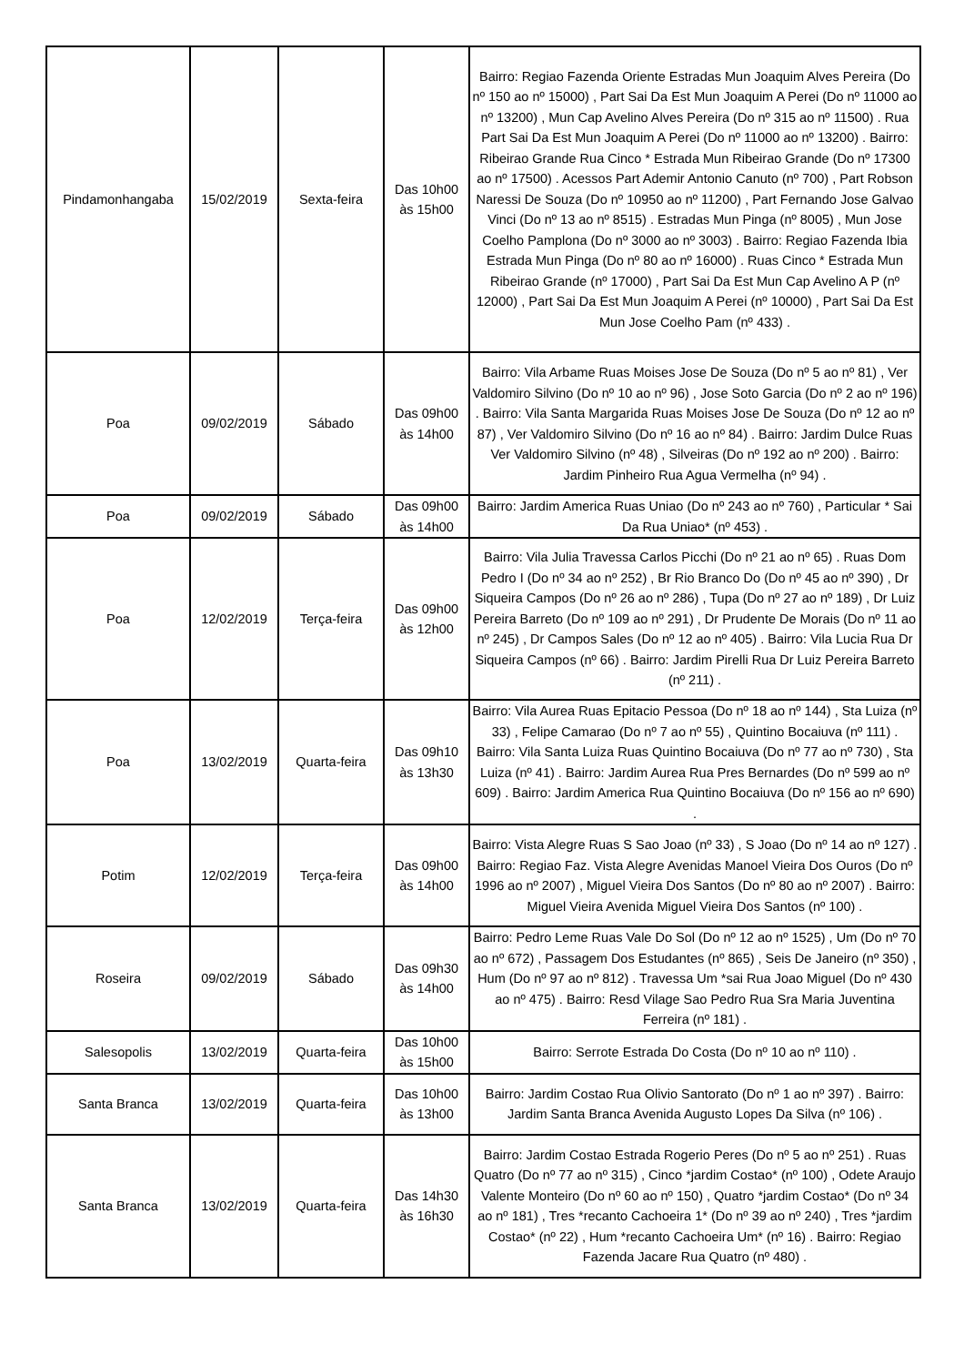| Pindamonhangaba | 15/02/2019 | Sexta-feira | Das 10h00 às 15h00 | Bairro: Regiao Fazenda Oriente Estradas Mun Joaquim Alves Pereira (Do nº 150 ao nº 15000) , Part Sai Da Est Mun Joaquim A Perei (Do nº 11000 ao nº 13200) , Mun Cap Avelino Alves Pereira (Do nº 315 ao nº 11500) . Rua Part Sai Da Est Mun Joaquim A Perei (Do nº 11000 ao nº 13200) . Bairro: Ribeirao Grande Rua Cinco * Estrada Mun Ribeirao Grande (Do nº 17300 ao nº 17500) . Acessos Part Ademir Antonio Canuto (nº 700) , Part Robson Naressi De Souza (Do nº 10950 ao nº 11200) , Part Fernando Jose Galvao Vinci (Do nº 13 ao nº 8515) . Estradas Mun Pinga (nº 8005) , Mun Jose Coelho Pamplona (Do nº 3000 ao nº 3003) . Bairro: Regiao Fazenda Ibia Estrada Mun Pinga (Do nº 80 ao nº 16000) . Ruas Cinco * Estrada Mun Ribeirao Grande (nº 17000) , Part Sai Da Est Mun Cap Avelino A P (nº 12000) , Part Sai Da Est Mun Joaquim A Perei (nº 10000) , Part Sai Da Est Mun Jose Coelho Pam (nº 433) . |
| Poa | 09/02/2019 | Sábado | Das 09h00 às 14h00 | Bairro: Vila Arbame Ruas Moises Jose De Souza (Do nº 5 ao nº 81) , Ver Valdomiro Silvino (Do nº 10 ao nº 96) , Jose Soto Garcia (Do nº 2 ao nº 196) . Bairro: Vila Santa Margarida Ruas Moises Jose De Souza (Do nº 12 ao nº 87) , Ver Valdomiro Silvino (Do nº 16 ao nº 84) . Bairro: Jardim Dulce Ruas Ver Valdomiro Silvino (nº 48) , Silveiras (Do nº 192 ao nº 200) . Bairro: Jardim Pinheiro Rua Agua Vermelha (nº 94) . |
| Poa | 09/02/2019 | Sábado | Das 09h00 às 14h00 | Bairro: Jardim America Ruas Uniao (Do nº 243 ao nº 760) , Particular * Sai Da Rua Uniao* (nº 453) . |
| Poa | 12/02/2019 | Terça-feira | Das 09h00 às 12h00 | Bairro: Vila Julia Travessa Carlos Picchi (Do nº 21 ao nº 65) . Ruas Dom Pedro I (Do nº 34 ao nº 252) , Br Rio Branco Do (Do nº 45 ao nº 390) , Dr Siqueira Campos (Do nº 26 ao nº 286) , Tupa (Do nº 27 ao nº 189) , Dr Luiz Pereira Barreto (Do nº 109 ao nº 291) , Dr Prudente De Morais (Do nº 11 ao nº 245) , Dr Campos Sales (Do nº 12 ao nº 405) . Bairro: Vila Lucia Rua Dr Siqueira Campos (nº 66) . Bairro: Jardim Pirelli Rua Dr Luiz Pereira Barreto (nº 211) . |
| Poa | 13/02/2019 | Quarta-feira | Das 09h10 às 13h30 | Bairro: Vila Aurea Ruas Epitacio Pessoa (Do nº 18 ao nº 144) , Sta Luiza (nº 33) , Felipe Camarao (Do nº 7 ao nº 55) , Quintino Bocaiuva (nº 111) . Bairro: Vila Santa Luiza Ruas Quintino Bocaiuva (Do nº 77 ao nº 730) , Sta Luiza (nº 41) . Bairro: Jardim Aurea Rua Pres Bernardes (Do nº 599 ao nº 609) . Bairro: Jardim America Rua Quintino Bocaiuva (Do nº 156 ao nº 690) . |
| Potim | 12/02/2019 | Terça-feira | Das 09h00 às 14h00 | Bairro: Vista Alegre Ruas S Sao Joao (nº 33) , S Joao (Do nº 14 ao nº 127) . Bairro: Regiao Faz. Vista Alegre Avenidas Manoel Vieira Dos Ouros (Do nº 1996 ao nº 2007) , Miguel Vieira Dos Santos (Do nº 80 ao nº 2007) . Bairro: Miguel Vieira Avenida Miguel Vieira Dos Santos (nº 100) . |
| Roseira | 09/02/2019 | Sábado | Das 09h30 às 14h00 | Bairro: Pedro Leme Ruas Vale Do Sol (Do nº 12 ao nº 1525) , Um (Do nº 70 ao nº 672) , Passagem Dos Estudantes (nº 865) , Seis De Janeiro (nº 350) , Hum (Do nº 97 ao nº 812) . Travessa Um *sai Rua Joao Miguel (Do nº 430 ao nº 475) . Bairro: Resd Vilage Sao Pedro Rua Sra Maria Juventina Ferreira (nº 181) . |
| Salesopolis | 13/02/2019 | Quarta-feira | Das 10h00 às 15h00 | Bairro: Serrote Estrada Do Costa (Do nº 10 ao nº 110) . |
| Santa Branca | 13/02/2019 | Quarta-feira | Das 10h00 às 13h00 | Bairro: Jardim Costao Rua Olivio Santorato (Do nº 1 ao nº 397) . Bairro: Jardim Santa Branca Avenida Augusto Lopes Da Silva (nº 106) . |
| Santa Branca | 13/02/2019 | Quarta-feira | Das 14h30 às 16h30 | Bairro: Jardim Costao Estrada Rogerio Peres (Do nº 5 ao nº 251) . Ruas Quatro (Do nº 77 ao nº 315) , Cinco *jardim Costao* (nº 100) , Odete Araujo Valente Monteiro (Do nº 60 ao nº 150) , Quatro *jardim Costao* (Do nº 34 ao nº 181) , Tres *recanto Cachoeira 1* (Do nº 39 ao nº 240) , Tres *jardim Costao* (nº 22) , Hum *recanto Cachoeira Um* (nº 16) . Bairro: Regiao Fazenda Jacare Rua Quatro (nº 480) . |